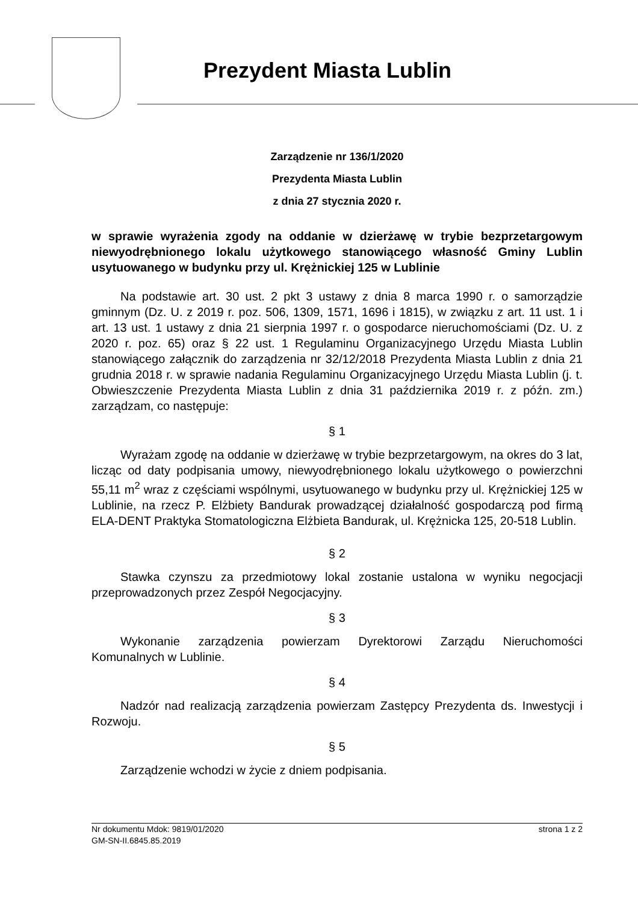Prezydent Miasta Lublin
Zarządzenie nr 136/1/2020
Prezydenta Miasta Lublin
z dnia 27 stycznia 2020 r.
w sprawie wyrażenia zgody na oddanie w dzierżawę w trybie bezprzetargowym niewyodrębnionego lokalu użytkowego stanowiącego własność Gminy Lublin usytuowanego w budynku przy ul. Krężnickiej 125 w Lublinie
Na podstawie art. 30 ust. 2 pkt 3 ustawy z dnia 8 marca 1990 r. o samorządzie gminnym (Dz. U. z 2019 r. poz. 506, 1309, 1571, 1696 i 1815), w związku z art. 11 ust. 1 i art. 13 ust. 1 ustawy z dnia 21 sierpnia 1997 r. o gospodarce nieruchomościami (Dz. U. z 2020 r. poz. 65) oraz § 22 ust. 1 Regulaminu Organizacyjnego Urzędu Miasta Lublin stanowiącego załącznik do zarządzenia nr 32/12/2018 Prezydenta Miasta Lublin z dnia 21 grudnia 2018 r. w sprawie nadania Regulaminu Organizacyjnego Urzędu Miasta Lublin (j. t. Obwieszczenie Prezydenta Miasta Lublin z dnia 31 października 2019 r. z późn. zm.) zarządzam, co następuje:
§ 1
Wyrażam zgodę na oddanie w dzierżawę w trybie bezprzetargowym, na okres do 3 lat, licząc od daty podpisania umowy, niewyodrębnionego lokalu użytkowego o powierzchni 55,11 m<sup>2</sup> wraz z częściami wspólnymi, usytuowanego w budynku przy ul. Krężnickiej 125 w Lublinie, na rzecz P. Elżbiety Bandurak prowadzącej działalność gospodarczą pod firmą ELA-DENT Praktyka Stomatologiczna Elżbieta Bandurak, ul. Krężnicka 125, 20-518 Lublin.
§ 2
Stawka czynszu za przedmiotowy lokal zostanie ustalona w wyniku negocjacji przeprowadzonych przez Zespół Negocjacyjny.
§ 3
Wykonanie zarządzenia powierzam Dyrektorowi Zarządu Nieruchomości Komunalnych w Lublinie.
§ 4
Nadzór nad realizacją zarządzenia powierzam Zastępcy Prezydenta ds. Inwestycji i Rozwoju.
§ 5
Zarządzenie wchodzi w życie z dniem podpisania.
Nr dokumentu Mdok: 9819/01/2020 strona 1 z 2
GM-SN-II.6845.85.2019